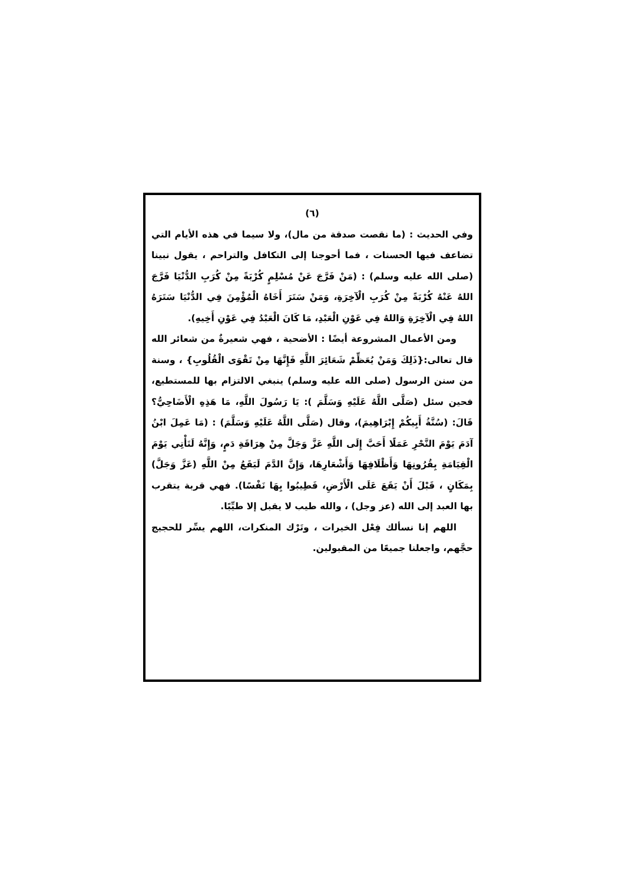(٦)
وفي الحديث : (ما نقصت صدقة من مال)، ولا سيما في هذه الأيام التي تضاعف فيها الحسنات ، فما أحوجنا إلى التكافل والتراحم ، يقول نبينا (صلى الله عليه وسلم) : (مَنْ فَرَّجَ عَنْ مُسْلِمٍ كُرْبَةً مِنْ كُرَبِ الدُّنْيَا فَرَّجَ اللهُ عَنْهُ كُرْبَةً مِنْ كُرَبِ الْآخِرَةِ، وَمَنْ سَتَرَ أَخَاهُ الْمُؤْمِنَ فِي الدُّنْيَا سَتَرَهُ اللهُ فِي الْآخِرَةِ وَاللهُ فِي عَوْنِ الْعَبْدِ، مَا كَانَ الْعَبْدُ فِي عَوْنِ أَخِيهِ).
ومن الأعمال المشروعة أيضًا : الأضحية ، فهي شعيرةٌ من شعائر الله قال تعالى:{ذَلِكَ وَمَنْ يُعَظِّمْ شَعَائِرَ اللَّهِ فَإِنَّهَا مِنْ تَقْوَى الْقُلُوبِ} ، وسنة من سنن الرسول (صلى الله عليه وسلم) ينبغي الالتزام بها للمستطيع، فحين سئل (صَلَّى اللَّهُ عَلَيْهِ وَسَلَّمَ ): يَا رَسُولَ اللَّهِ، مَا هَذِهِ الْأَضَاحِيُّ؟ قَالَ: (سُنَّةُ أَبِيكُمْ إِبْرَاهِيمَ)، وقال (صَلَّى اللَّهُ عَلَيْهِ وَسَلَّمَ) : (مَا عَمِلَ ابْنُ آدَمَ يَوْمَ النَّحْرِ عَمَلًا أَحَبَّ إِلَى اللَّهِ عَزَّ وَجَلَّ مِنْ هِرَاقَةِ دَمٍ، وَإِنَّهُ لَتَأْتِي يَوْمَ الْقِيَامَةِ بِقُرُونِهَا وَأَظْلَافِهَا وَأَشْعَارِهَا، وَإِنَّ الدَّمَ لَيَقَعُ مِنْ اللَّهِ (عَزَّ وَجَلَّ) بِمَكَانٍ ، قَبْلَ أَنْ يَقَعَ عَلَى الْأَرْضِ، فَطِيبُوا بِهَا نَفْسًا). فهي قربة يتقرب بها العبد إلى الله (عز وجل) ، والله طيب لا يقبل إلا طيِّبًا.
اللهم إنا نسألك فِعْل الخيرات ، وتَرْك المنكرات، اللهم يسِّر للحجيج حجَّهم، واجعلنا جميعًا من المقبولين.